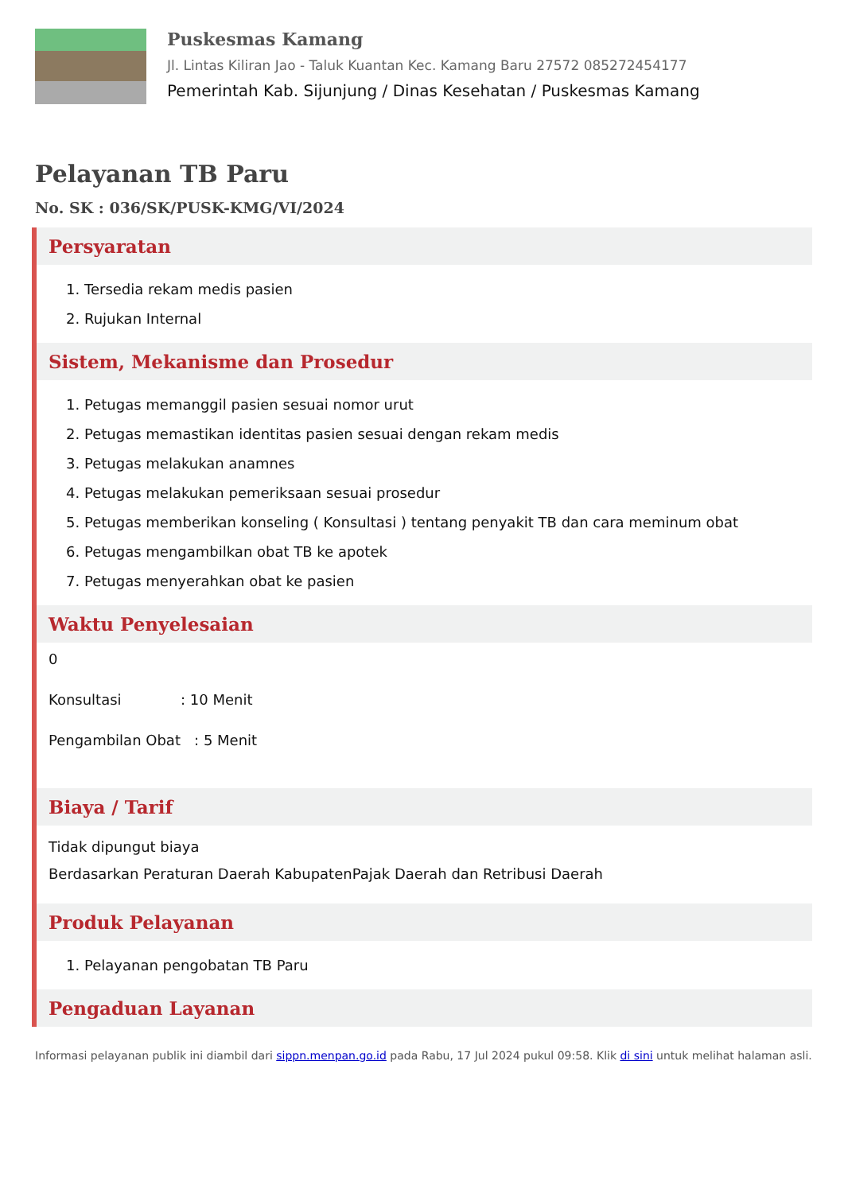Puskesmas Kamang
Jl. Lintas Kiliran Jao - Taluk Kuantan Kec. Kamang Baru 27572 085272454177
Pemerintah Kab. Sijunjung / Dinas Kesehatan / Puskesmas Kamang
Pelayanan TB Paru
No. SK : 036/SK/PUSK-KMG/VI/2024
Persyaratan
1. Tersedia rekam medis pasien
2. Rujukan Internal
Sistem, Mekanisme dan Prosedur
1. Petugas memanggil pasien sesuai nomor urut
2. Petugas memastikan identitas pasien sesuai dengan rekam medis
3. Petugas melakukan anamnes
4. Petugas melakukan pemeriksaan sesuai prosedur
5. Petugas memberikan konseling ( Konsultasi ) tentang penyakit TB dan cara meminum obat
6. Petugas mengambilkan obat TB ke apotek
7. Petugas menyerahkan obat ke pasien
Waktu Penyelesaian
0
Konsultasi : 10 Menit
Pengambilan Obat : 5 Menit
Biaya / Tarif
Tidak dipungut biaya
Berdasarkan Peraturan Daerah KabupatenPajak Daerah dan Retribusi Daerah
Produk Pelayanan
1. Pelayanan pengobatan TB Paru
Pengaduan Layanan
Informasi pelayanan publik ini diambil dari sippn.menpan.go.id pada Rabu, 17 Jul 2024 pukul 09:58. Klik di sini untuk melihat halaman asli.